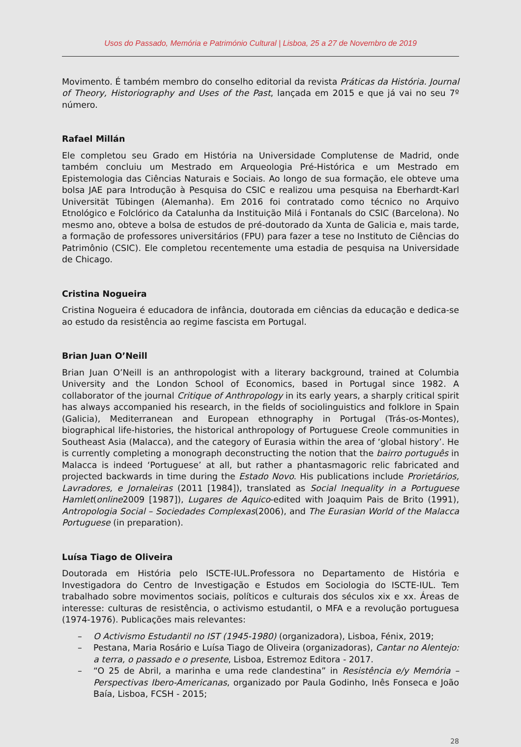Usos do Passado, Memória e Património Cultural | Lisboa, 25 a 27 de Novembro de 2019
Movimento. É também membro do conselho editorial da revista Práticas da História. Journal of Theory, Historiography and Uses of the Past, lançada em 2015 e que já vai no seu 7º número.
Rafael Millán
Ele completou seu Grado em História na Universidade Complutense de Madrid, onde também concluiu um Mestrado em Arqueologia Pré-Histórica e um Mestrado em Epistemologia das Ciências Naturais e Sociais. Ao longo de sua formação, ele obteve uma bolsa JAE para Introdução à Pesquisa do CSIC e realizou uma pesquisa na Eberhardt-Karl Universität Tübingen (Alemanha). Em 2016 foi contratado como técnico no Arquivo Etnológico e Folclórico da Catalunha da Instituição Milá i Fontanals do CSIC (Barcelona). No mesmo ano, obteve a bolsa de estudos de pré-doutorado da Xunta de Galicia e, mais tarde, a formação de professores universitários (FPU) para fazer a tese no Instituto de Ciências do Patrimônio (CSIC). Ele completou recentemente uma estadia de pesquisa na Universidade de Chicago.
Cristina Nogueira
Cristina Nogueira é educadora de infância, doutorada em ciências da educação e dedica-se ao estudo da resistência ao regime fascista em Portugal.
Brian Juan O’Neill
Brian Juan O’Neill is an anthropologist with a literary background, trained at Columbia University and the London School of Economics, based in Portugal since 1982. A collaborator of the journal Critique of Anthropology in its early years, a sharply critical spirit has always accompanied his research, in the fields of sociolinguistics and folklore in Spain (Galicia), Mediterranean and European ethnography in Portugal (Trás-os-Montes), biographical life-histories, the historical anthropology of Portuguese Creole communities in Southeast Asia (Malacca), and the category of Eurasia within the area of ‘global history’. He is currently completing a monograph deconstructing the notion that the bairro português in Malacca is indeed ‘Portuguese’ at all, but rather a phantasmagoric relic fabricated and projected backwards in time during the Estado Novo. His publications include Prorietários, Lavradores, e Jornaleiras (2011 [1984]), translated as Social Inequality in a Portuguese Hamlet(online2009 [1987]), Lugares de Aquico-edited with Joaquim Pais de Brito (1991), Antropologia Social – Sociedades Complexas(2006), and The Eurasian World of the Malacca Portuguese (in preparation).
Luísa Tiago de Oliveira
Doutorada em História pelo ISCTE-IUL.Professora no Departamento de História e Investigadora do Centro de Investigação e Estudos em Sociologia do ISCTE-IUL. Tem trabalhado sobre movimentos sociais, políticos e culturais dos séculos xix e xx. Áreas de interesse: culturas de resistência, o activismo estudantil, o MFA e a revolução portuguesa (1974-1976). Publicações mais relevantes:
– O Activismo Estudantil no IST (1945-1980) (organizadora), Lisboa, Fénix, 2019;
– Pestana, Maria Rosário e Luísa Tiago de Oliveira (organizadoras), Cantar no Alentejo: a terra, o passado e o presente, Lisboa, Estremoz Editora - 2017.
– “O 25 de Abril, a marinha e uma rede clandestina” in Resistência e/y Memória – Perspectivas Ibero-Americanas, organizado por Paula Godinho, Inês Fonseca e João Baía, Lisboa, FCSH - 2015;
28